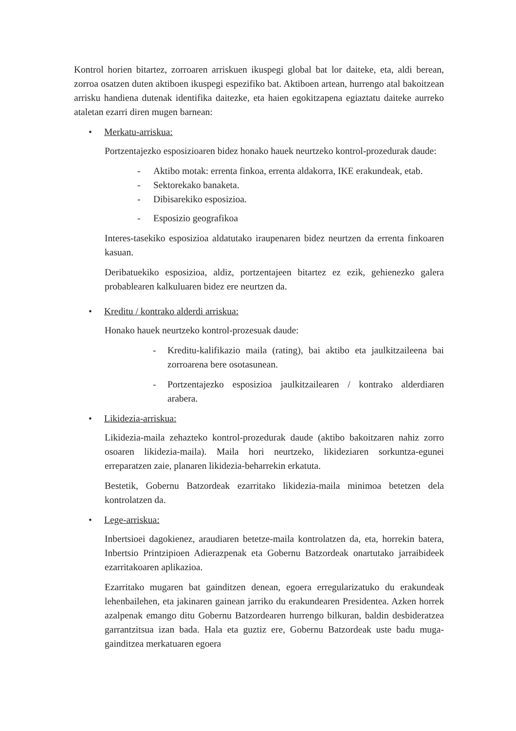Kontrol horien bitartez, zorroaren arriskuen ikuspegi global bat lor daiteke, eta, aldi berean, zorroa osatzen duten aktiboen ikuspegi espezifiko bat. Aktiboen artean, hurrengo atal bakoitzean arrisku handiena dutenak identifika daitezke, eta haien egokitzapena egiaztatu daiteke aurreko ataletan ezarri diren mugen barnean:
• Merkatu-arriskua:
Portzentajezko esposizioaren bidez honako hauek neurtzeko kontrol-prozedurak daude:
- Aktibo motak: errenta finkoa, errenta aldakorra, IKE erakundeak, etab.
- Sektorekako banaketa.
- Dibisarekiko esposizioa.
- Esposizio geografikoa
Interes-tasekiko esposizioa aldatutako iraupenaren bidez neurtzen da errenta finkoaren kasuan.
Deribatuekiko esposizioa, aldiz, portzentajeen bitartez ez ezik, gehienezko galera probablearen kalkuluaren bidez ere neurtzen da.
• Kreditu / kontrako alderdi arriskua:
Honako hauek neurtzeko kontrol-prozesuak daude:
- Kreditu-kalifikazio maila (rating), bai aktibo eta jaulkitzaileena bai zorroarena bere osotasunean.
- Portzentajezko esposizioa jaulkitzailearen / kontrako alderdiaren arabera.
• Likidezia-arriskua:
Likidezia-maila zehazteko kontrol-prozedurak daude (aktibo bakoitzaren nahiz zorro osoaren likidezia-maila). Maila hori neurtzeko, likideziaren sorkuntza-egunei erreparatzen zaie, planaren likidezia-beharrekin erkatuta.
Bestetik, Gobernu Batzordeak ezarritako likidezia-maila minimoa betetzen dela kontrolatzen da.
• Lege-arriskua:
Inbertsioei dagokienez, araudiaren betetze-maila kontrolatzen da, eta, horrekin batera, Inbertsio Printzipioen Adierazpenak eta Gobernu Batzordeak onartutako jarraibideek ezarritakoaren aplikazioa.
Ezarritako mugaren bat gainditzen denean, egoera erregularizatuko du erakundeak lehenbailehen, eta jakinaren gainean jarriko du erakundearen Presidentea. Azken horrek azalpenak emango ditu Gobernu Batzordearen hurrengo bilkuran, baldin desbideratzea garrantzitsua izan bada. Hala eta guztiz ere, Gobernu Batzordeak uste badu muga-gainditzea merkatuaren egoera